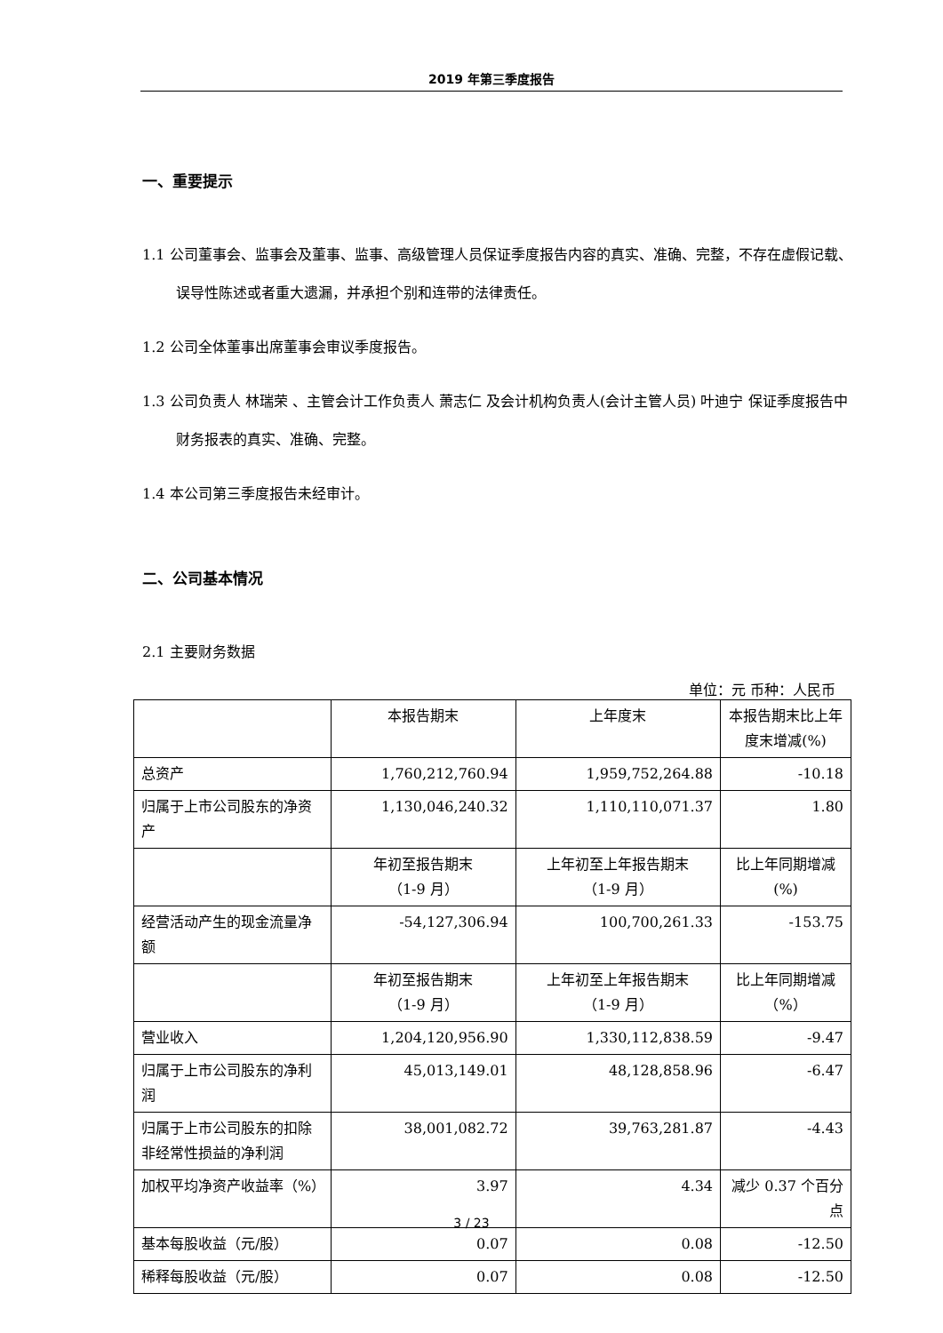2019 年第三季度报告
一、重要提示
1.1 公司董事会、监事会及董事、监事、高级管理人员保证季度报告内容的真实、准确、完整，不存在虚假记载、误导性陈述或者重大遗漏，并承担个别和连带的法律责任。
1.2 公司全体董事出席董事会审议季度报告。
1.3 公司负责人 林瑞荣 、主管会计工作负责人 萧志仁 及会计机构负责人(会计主管人员) 叶迪宁 保证季度报告中财务报表的真实、准确、完整。
1.4 本公司第三季度报告未经审计。
二、公司基本情况
2.1 主要财务数据
单位：元 币种：人民币
| | 本报告期末 | 上年度末 | 本报告期末比上年度末增减(%) |
| --- | --- | --- | --- |
| 总资产 | 1,760,212,760.94 | 1,959,752,264.88 | -10.18 |
| 归属于上市公司股东的净资产 | 1,130,046,240.32 | 1,110,110,071.37 | 1.80 |
| | 年初至报告期末 （1-9 月） | 上年初至上年报告期末 （1-9 月） | 比上年同期增减(%) |
| 经营活动产生的现金流量净额 | -54,127,306.94 | 100,700,261.33 | -153.75 |
| | 年初至报告期末 （1-9 月） | 上年初至上年报告期末 （1-9 月） | 比上年同期增减 （%） |
| 营业收入 | 1,204,120,956.90 | 1,330,112,838.59 | -9.47 |
| 归属于上市公司股东的净利润 | 45,013,149.01 | 48,128,858.96 | -6.47 |
| 归属于上市公司股东的扣除非经常性损益的净利润 | 38,001,082.72 | 39,763,281.87 | -4.43 |
| 加权平均净资产收益率（%） | 3.97 | 4.34 | 减少 0.37 个百分点 |
| 基本每股收益（元/股） | 0.07 | 0.08 | -12.50 |
| 稀释每股收益（元/股） | 0.07 | 0.08 | -12.50 |
3 / 23